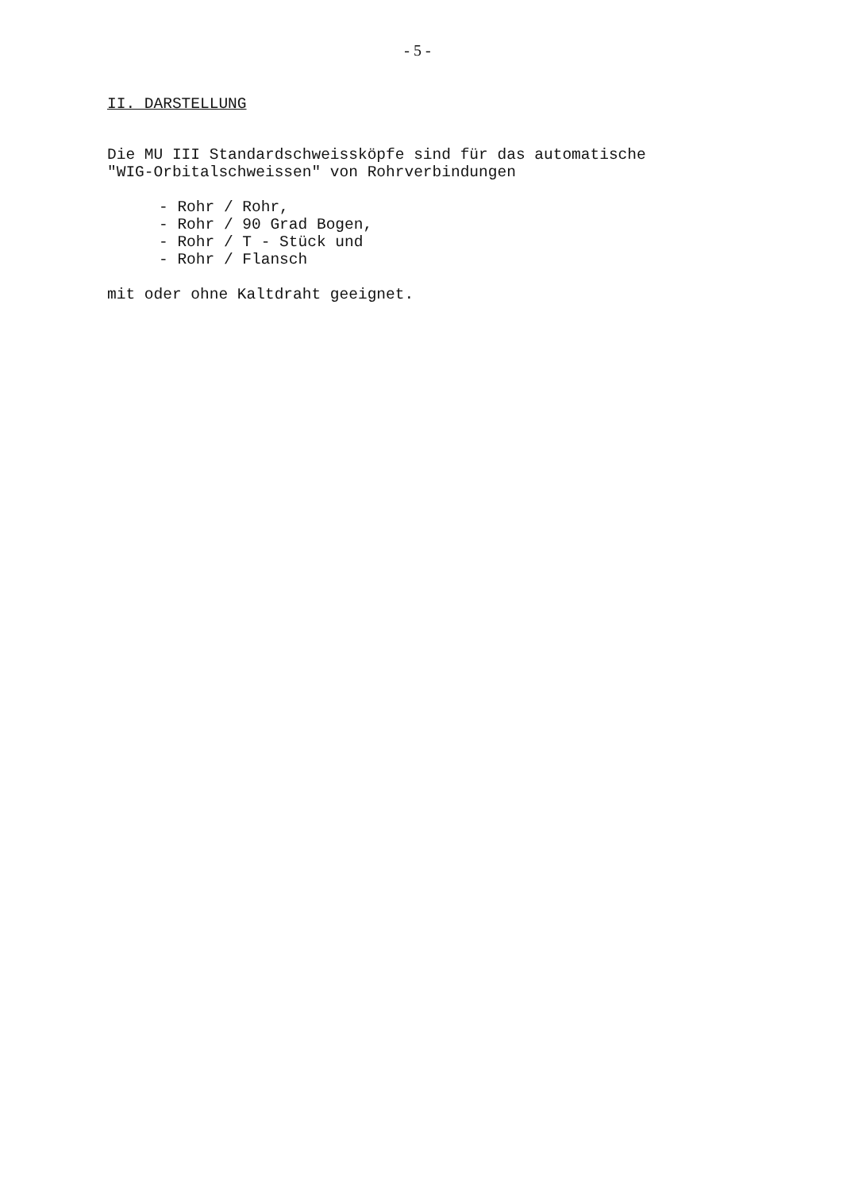- 5 -
II. DARSTELLUNG
Die MU III Standardschweissköpfe sind für das automatische
"WIG-Orbitalschweissen" von Rohrverbindungen
- Rohr / Rohr,
- Rohr / 90 Grad Bogen,
- Rohr / T - Stück und
- Rohr / Flansch
mit oder ohne Kaltdraht geeignet.